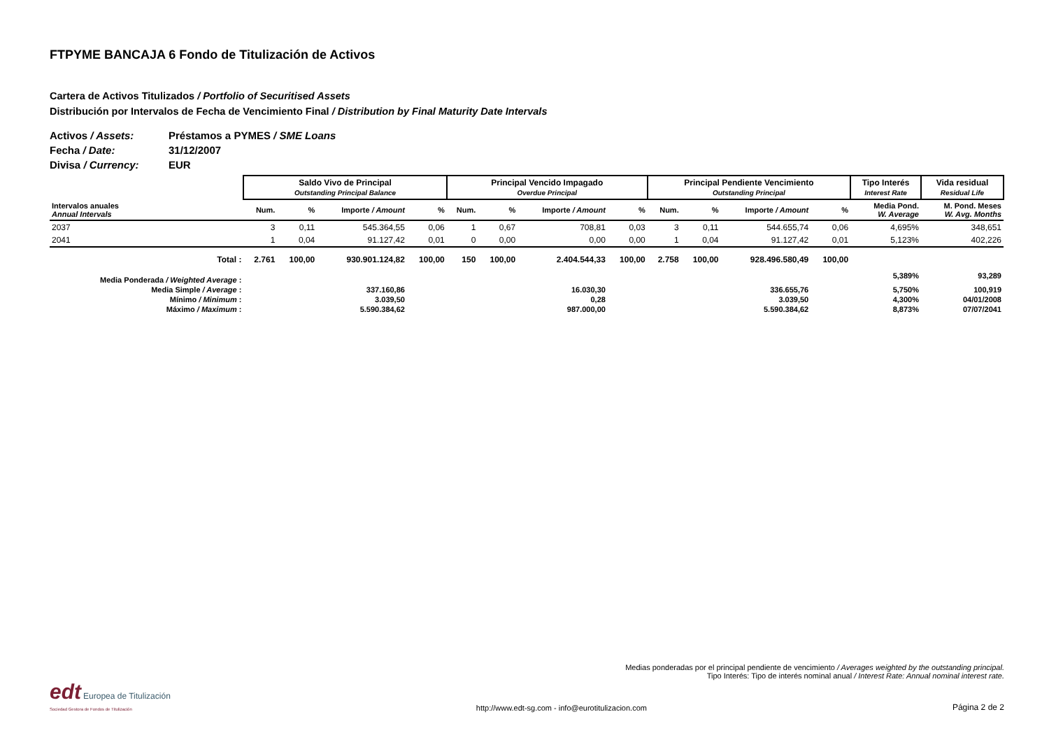FTPYME BANCAJA 6 Fondo de Titulización de Activos
Cartera de Activos Titulizados / Portfolio of Securitised Assets
Distribución por Intervalos de Fecha de Vencimiento Final / Distribution by Final Maturity Date Intervals
Activos / Assets: Préstamos a PYMES / SME Loans
Fecha / Date: 31/12/2007
Divisa / Currency: EUR
| | Saldo Vivo de Principal Outstanding Principal Balance | | | | Principal Vencido Impagado Overdue Principal | | | | Principal Pendiente Vencimiento Outstanding Principal | | | | Tipo Interés Interest Rate | Vida residual Residual Life |
| Intervalos anuales Annual Intervals | Num. | % | Importe / Amount | % | Num. | % | Importe / Amount | % | Num. | % | Importe / Amount | % | Media Pond. W. Average | M. Pond. Meses W. Avg. Months |
| 2037 | 3 | 0,11 | 545.364,55 | 0,06 | 1 | 0,67 | 708,81 | 0,03 | 3 | 0,11 | 544.655,74 | 0,06 | 4,695% | 348,651 |
| 2041 | 1 | 0,04 | 91.127,42 | 0,01 | 0 | 0,00 | 0,00 | 0,00 | 1 | 0,04 | 91.127,42 | 0,01 | 5,123% | 402,226 |
| Total : | 2.761 | 100,00 | 930.901.124,82 | 100,00 | 150 | 100,00 | 2.404.544,33 | 100,00 | 2.758 | 100,00 | 928.496.580,49 | 100,00 | | |
| Media Ponderada / Weighted Average : | | | | | | | | | | | | | 5,389% | 93,289 |
| Media Simple / Average : | | | 337.160,86 | | | | 16.030,30 | | | | 336.655,76 | | 5,750% | 100,919 |
| Mínimo / Minimum : | | | 3.039,50 | | | | 0,28 | | | | 3.039,50 | | 4,300% | 04/01/2008 |
| Máximo / Maximum : | | | 5.590.384,62 | | | | 987.000,00 | | | | 5.590.384,62 | | 8,873% | 07/07/2041 |
Medias ponderadas por el principal pendiente de vencimiento / Averages weighted by the outstanding principal.
Tipo Interés: Tipo de interés nominal anual / Interest Rate: Annual nominal interest rate.
edt Europea de Titulización
Sociedad Gestora de Fondos de Titulización
http://www.edt-sg.com - info@eurotitulizacion.com
Página 2 de 2